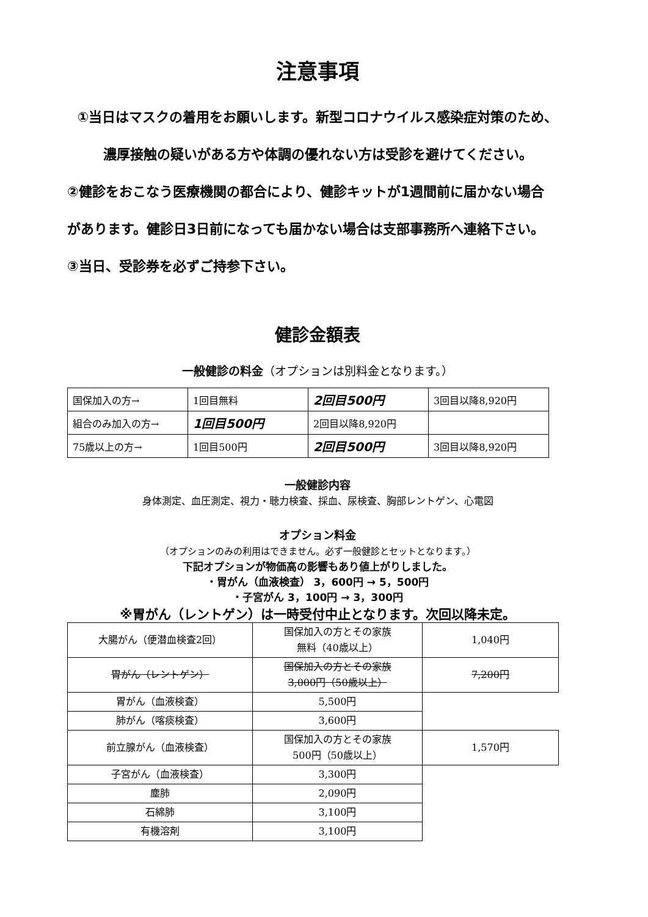注意事項
①当日はマスクの着用をお願いします。新型コロナウイルス感染症対策のため、
濃厚接触の疑いがある方や体調の優れない方は受診を避けてください。
②健診をおこなう医療機関の都合により、健診キットが1週間前に届かない場合
があります。健診日3日前になっても届かない場合は支部事務所へ連絡下さい。
③当日、受診券を必ずご持参下さい。
健診金額表
一般健診の料金（オプションは別料金となります。）
| 国保加入の方→ | 1回目無料 | 2回目500円 | 3回目以降8,920円 |
| 組合のみ加入の方→ | 1回目500円 | 2回目以降8,920円 | |
| 75歳以上の方→ | 1回目500円 | 2回目500円 | 3回目以降8,920円 |
一般健診内容
身体測定、血圧測定、視力・聴力検査、採血、尿検査、胸部レントゲン、心電図
オプション料金
（オプションのみの利用はできません。必ず一般健診とセットとなります。）
下記オプションが物価高の影響もあり値上がりしました。
・胃がん（血液検査） 3，600円 → 5，500円
・子宮がん 3，100円 → 3，300円
※胃がん（レントゲン）は一時受付中止となります。次回以降未定。
| 大腸がん（便潜血検査2回） | 国保加入の方とその家族 無料（40歳以上） | 1,040円 |
| 胃がん（レントゲン） | 国保加入の方とその家族 3,000円（50歳以上） | 7,200円 |
| 胃がん（血液検査） | 5,500円 | |
| 肺がん（喀痰検査） | 3,600円 | |
| 前立腺がん（血液検査） | 国保加入の方とその家族 500円（50歳以上） | 1,570円 |
| 子宮がん（血液検査） | 3,300円 | |
| 塵肺 | 2,090円 | |
| 石綿肺 | 3,100円 | |
| 有機溶剤 | 3,100円 | |